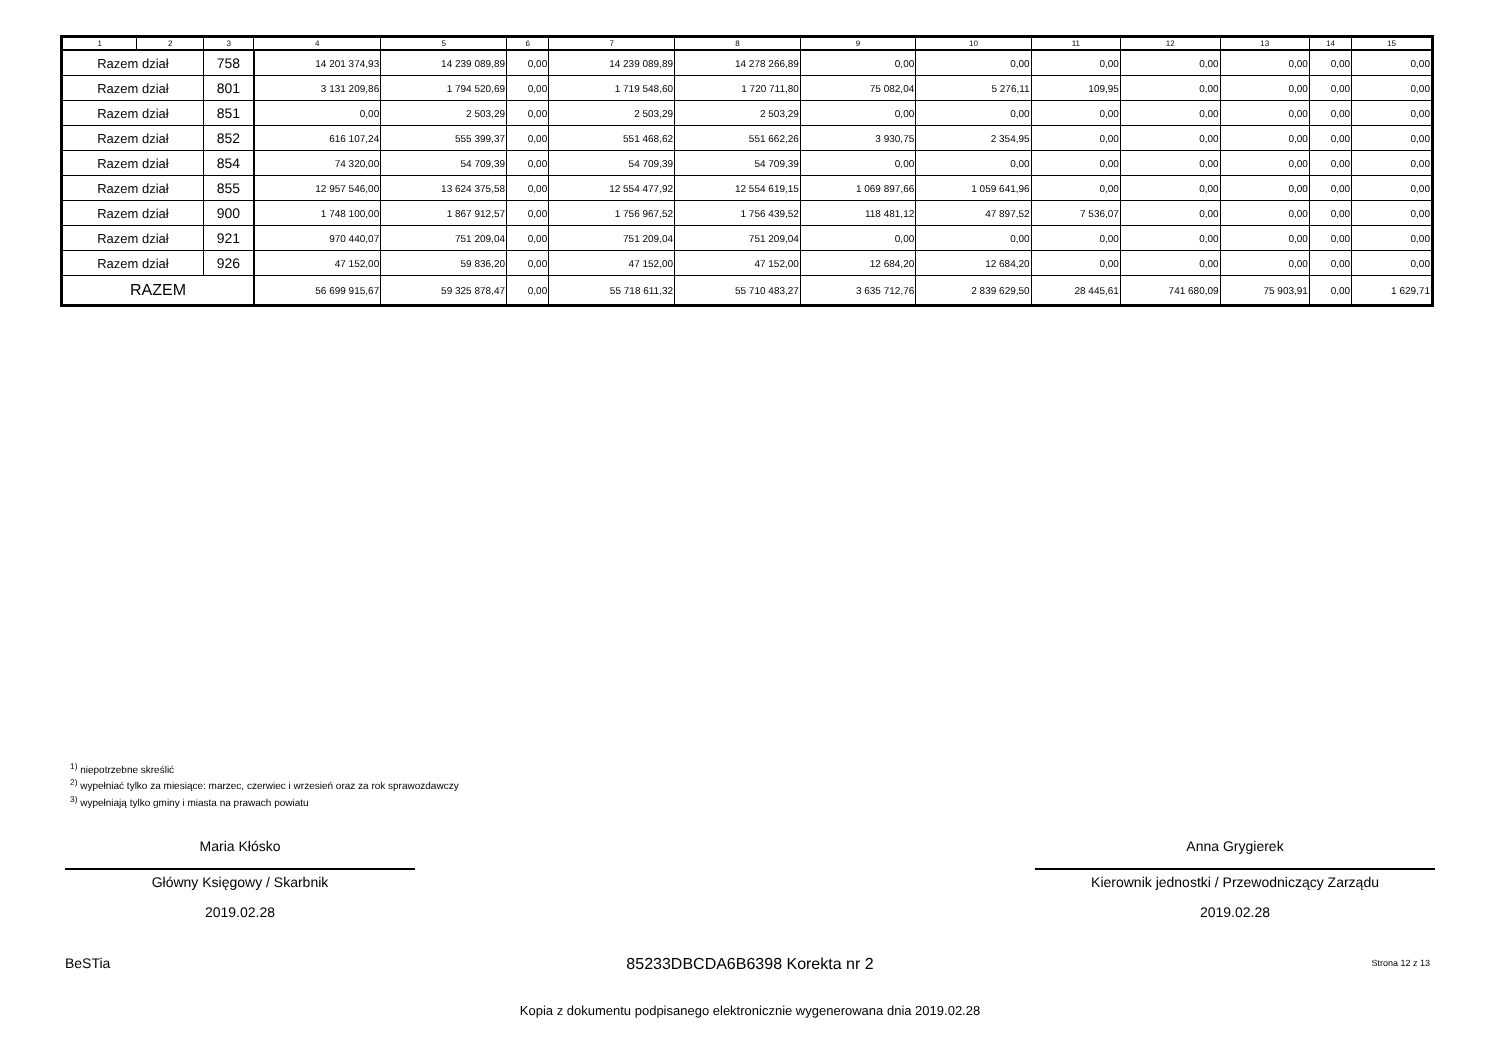| 1 | 2 | 3 | 4 | 5 | 6 | 7 | 8 | 9 | 10 | 11 | 12 | 13 | 14 | 15 |
| --- | --- | --- | --- | --- | --- | --- | --- | --- | --- | --- | --- | --- | --- | --- |
| Razem dział | | 758 | 14 201 374,93 | 14 239 089,89 | 0,00 | 14 239 089,89 | 14 278 266,89 | 0,00 | 0,00 | 0,00 | 0,00 | 0,00 | 0,00 | 0,00 |
| Razem dział | | 801 | 3 131 209,86 | 1 794 520,69 | 0,00 | 1 719 548,60 | 1 720 711,80 | 75 082,04 | 5 276,11 | 109,95 | 0,00 | 0,00 | 0,00 | 0,00 |
| Razem dział | | 851 | 0,00 | 2 503,29 | 0,00 | 2 503,29 | 2 503,29 | 0,00 | 0,00 | 0,00 | 0,00 | 0,00 | 0,00 | 0,00 |
| Razem dział | | 852 | 616 107,24 | 555 399,37 | 0,00 | 551 468,62 | 551 662,26 | 3 930,75 | 2 354,95 | 0,00 | 0,00 | 0,00 | 0,00 | 0,00 |
| Razem dział | | 854 | 74 320,00 | 54 709,39 | 0,00 | 54 709,39 | 54 709,39 | 0,00 | 0,00 | 0,00 | 0,00 | 0,00 | 0,00 | 0,00 |
| Razem dział | | 855 | 12 957 546,00 | 13 624 375,58 | 0,00 | 12 554 477,92 | 12 554 619,15 | 1 069 897,66 | 1 059 641,96 | 0,00 | 0,00 | 0,00 | 0,00 | 0,00 |
| Razem dział | | 900 | 1 748 100,00 | 1 867 912,57 | 0,00 | 1 756 967,52 | 1 756 439,52 | 118 481,12 | 47 897,52 | 7 536,07 | 0,00 | 0,00 | 0,00 | 0,00 |
| Razem dział | | 921 | 970 440,07 | 751 209,04 | 0,00 | 751 209,04 | 751 209,04 | 0,00 | 0,00 | 0,00 | 0,00 | 0,00 | 0,00 | 0,00 |
| Razem dział | | 926 | 47 152,00 | 59 836,20 | 0,00 | 47 152,00 | 47 152,00 | 12 684,20 | 12 684,20 | 0,00 | 0,00 | 0,00 | 0,00 | 0,00 |
| RAZEM | | | 56 699 915,67 | 59 325 878,47 | 0,00 | 55 718 611,32 | 55 710 483,27 | 3 635 712,76 | 2 839 629,50 | 28 445,61 | 741 680,09 | 75 903,91 | 0,00 | 1 629,71 |
<sup>1)</sup> niepotrzebne skreślić
<sup>2)</sup> wypełniać tylko za miesiące: marzec, czerwiec i wrzesień oraz za rok sprawozdawczy
<sup>3)</sup> wypełniają tylko gminy i miasta na prawach powiatu
Maria Kłósko
Główny Księgowy / Skarbnik
2019.02.28
Anna Grygierek
Kierownik jednostki / Przewodniczący Zarządu
2019.02.28
BeSTia
85233DBCDA6B6398 Korekta nr 2 Strona 12 z 13
Kopia z dokumentu podpisanego elektronicznie wygenerowana dnia 2019.02.28